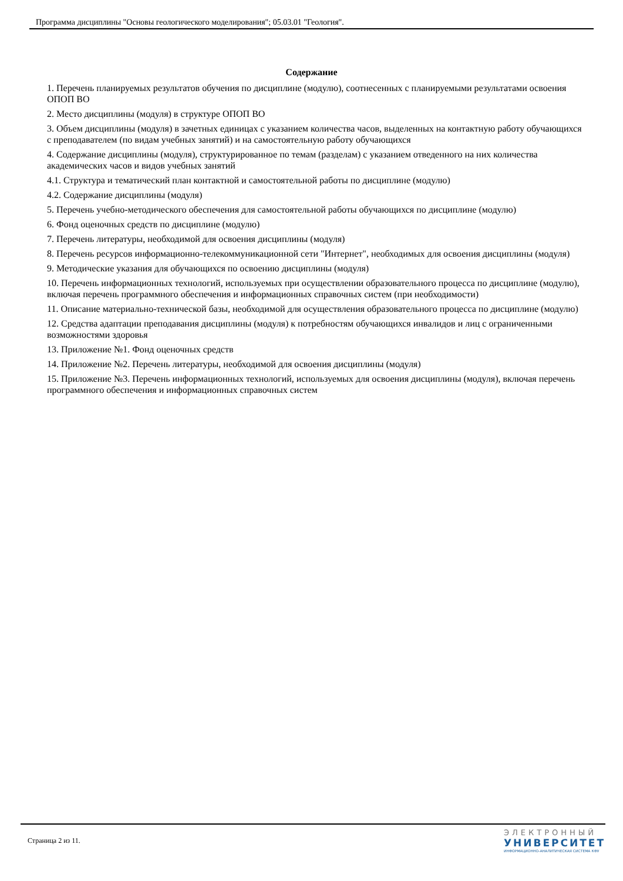Программа дисциплины "Основы геологического моделирования"; 05.03.01 "Геология".
Содержание
1. Перечень планируемых результатов обучения по дисциплине (модулю), соотнесенных с планируемыми результатами освоения ОПОП ВО
2. Место дисциплины (модуля) в структуре ОПОП ВО
3. Объем дисциплины (модуля) в зачетных единицах с указанием количества часов, выделенных на контактную работу обучающихся с преподавателем (по видам учебных занятий) и на самостоятельную работу обучающихся
4. Содержание дисциплины (модуля), структурированное по темам (разделам) с указанием отведенного на них количества академических часов и видов учебных занятий
4.1. Структура и тематический план контактной и самостоятельной работы по дисциплине (модулю)
4.2. Содержание дисциплины (модуля)
5. Перечень учебно-методического обеспечения для самостоятельной работы обучающихся по дисциплине (модулю)
6. Фонд оценочных средств по дисциплине (модулю)
7. Перечень литературы, необходимой для освоения дисциплины (модуля)
8. Перечень ресурсов информационно-телекоммуникационной сети "Интернет", необходимых для освоения дисциплины (модуля)
9. Методические указания для обучающихся по освоению дисциплины (модуля)
10. Перечень информационных технологий, используемых при осуществлении образовательного процесса по дисциплине (модулю), включая перечень программного обеспечения и информационных справочных систем (при необходимости)
11. Описание материально-технической базы, необходимой для осуществления образовательного процесса по дисциплине (модулю)
12. Средства адаптации преподавания дисциплины (модуля) к потребностям обучающихся инвалидов и лиц с ограниченными возможностями здоровья
13. Приложение №1. Фонд оценочных средств
14. Приложение №2. Перечень литературы, необходимой для освоения дисциплины (модуля)
15. Приложение №3. Перечень информационных технологий, используемых для освоения дисциплины (модуля), включая перечень программного обеспечения и информационных справочных систем
Страница 2 из 11.
ЭЛЕКТРОННЫЙ
УНИВЕРСИТЕТ
ИНФОРМАЦИОННО-АНАЛИТИЧЕСКАЯ СИСТЕМА КФУ